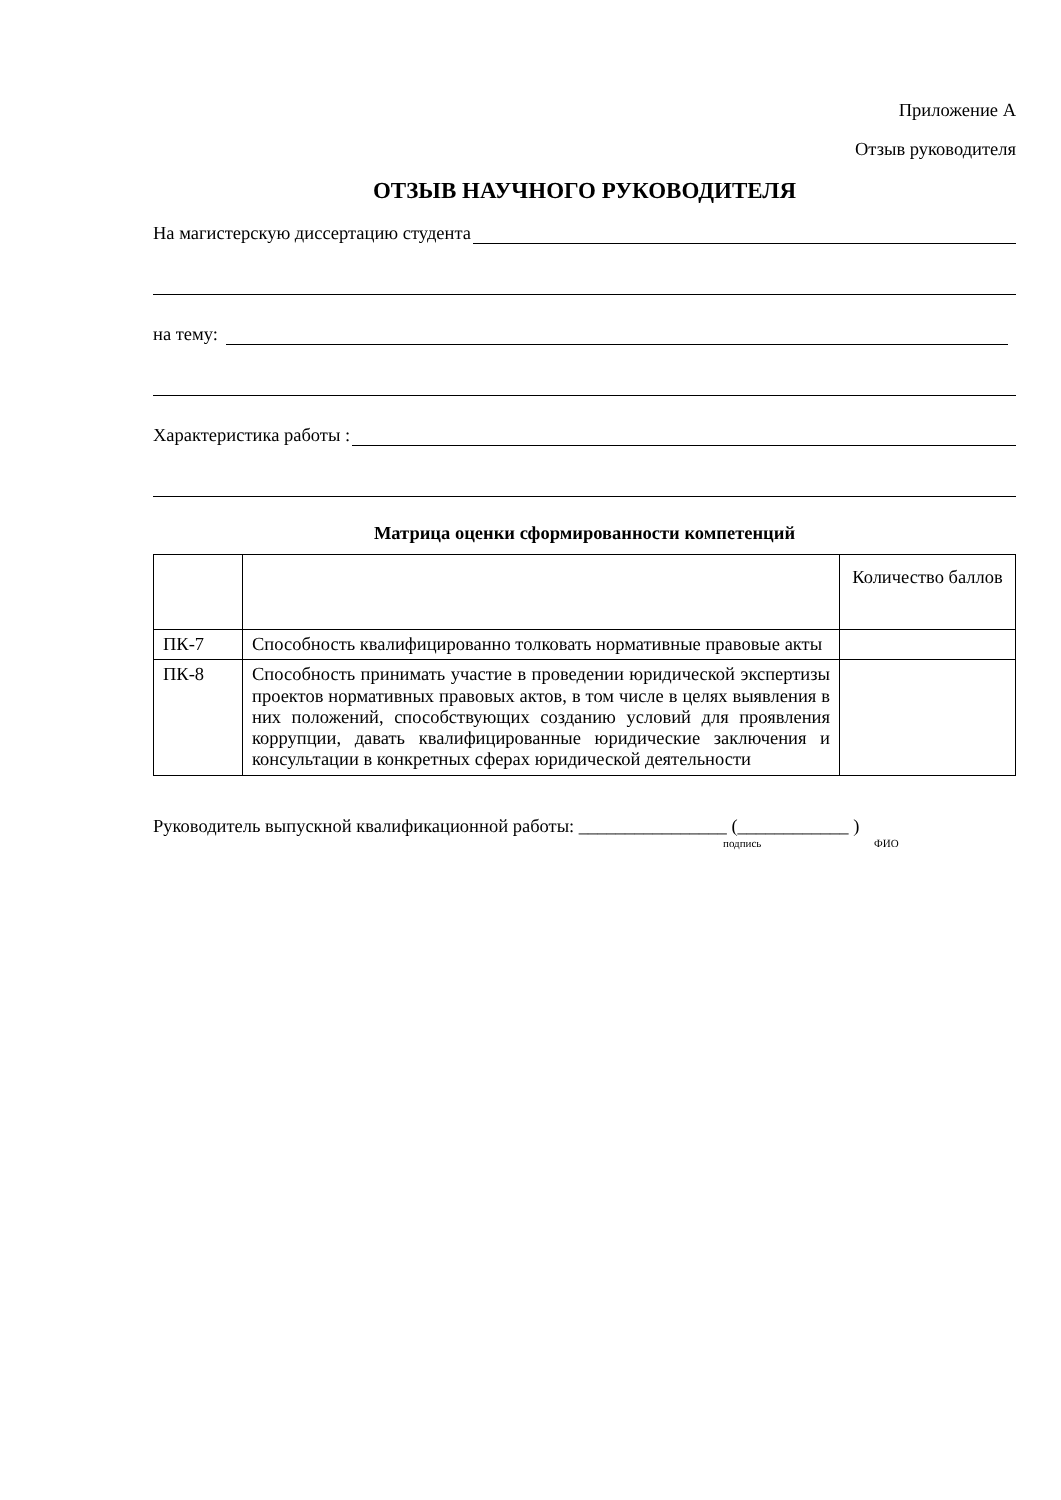Приложение А
Отзыв руководителя
ОТЗЫВ НАУЧНОГО РУКОВОДИТЕЛЯ
На магистерскую диссертацию студента
на тему:
Характеристика работы :
Матрица оценки сформированности компетенций
| | | Количество баллов |
| ПК-7 | Способность квалифицированно толковать нормативные правовые акты | |
| ПК-8 | Способность принимать участие в проведении юридической экспертизы проектов нормативных правовых актов, в том числе в целях выявления в них положений, способствующих созданию условий для проявления коррупции, давать квалифицированные юридические заключения и консультации в конкретных сферах юридической деятельности | |
Руководитель выпускной квалификационной работы: ________________ (____________ )
подпись ФИО